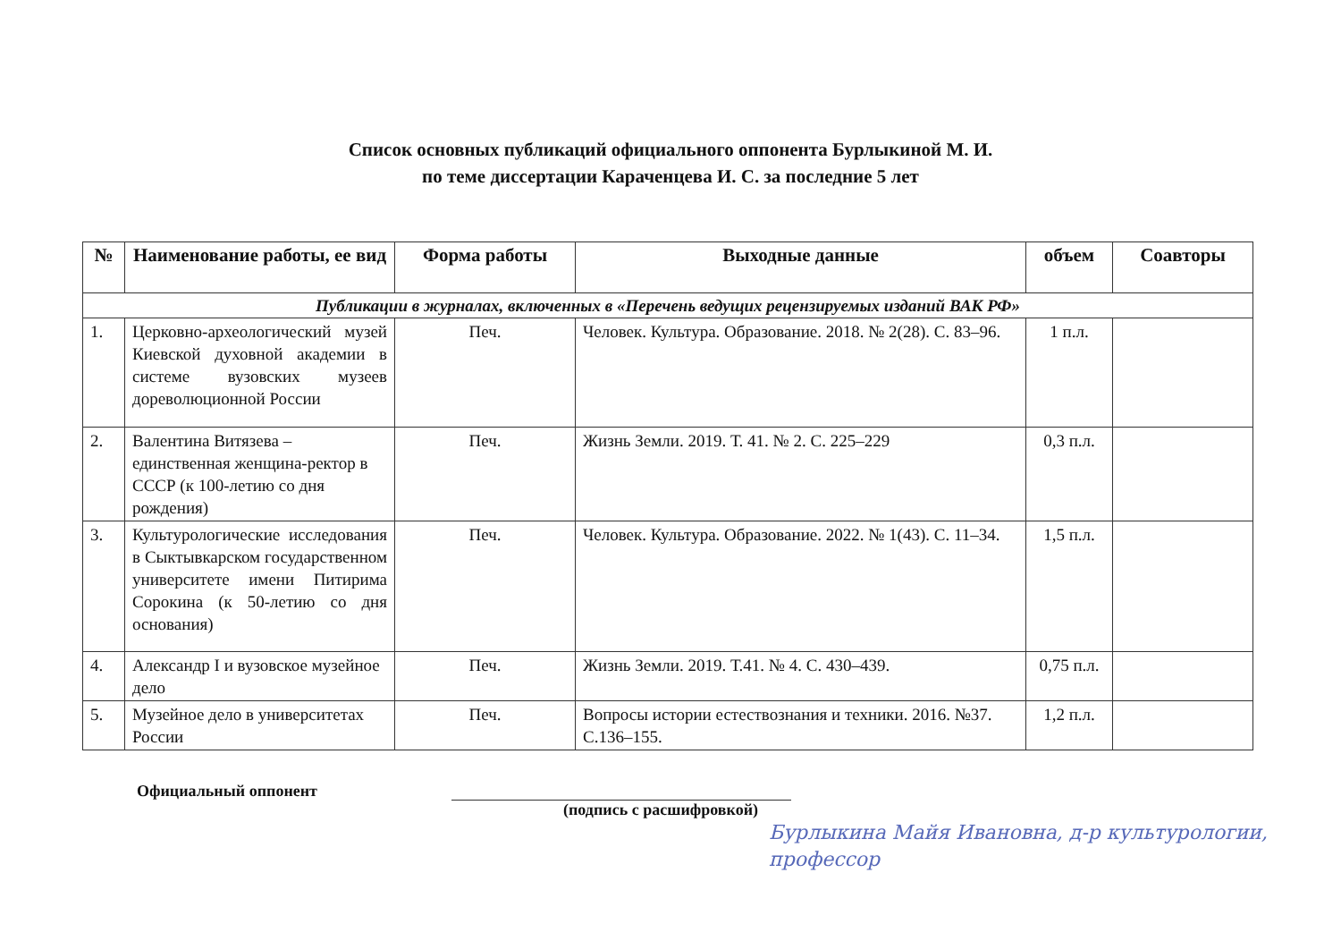Список основных публикаций официального оппонента Бурлыкиной М. И.
по теме диссертации Караченцева И. С. за последние 5 лет
| № | Наименование работы, ее вид | Форма работы | Выходные данные | объем | Соавторы |
| --- | --- | --- | --- | --- | --- |
| Публикации в журналах, включенных в «Перечень ведущих рецензируемых изданий ВАК РФ» | | | | | |
| 1. | Церковно-археологический музей Киевской духовной академии в системе вузовских музеев дореволюционной России | Печ. | Человек. Культура. Образование. 2018. № 2(28). С. 83–96. | 1 п.л. | |
| 2. | Валентина Витязева – единственная женщина-ректор в СССР (к 100-летию со дня рождения) | Печ. | Жизнь Земли. 2019. Т. 41. № 2. С. 225–229 | 0,3 п.л. | |
| 3. | Культурологические исследования в Сыктывкарском государственном университете имени Питирима Сорокина (к 50-летию со дня основания) | Печ. | Человек. Культура. Образование. 2022. № 1(43). С. 11–34. | 1,5 п.л. | |
| 4. | Александр I и вузовское музейное дело | Печ. | Жизнь Земли. 2019. Т.41. № 4. С. 430–439. | 0,75 п.л. | |
| 5. | Музейное дело в университетах России | Печ. | Вопросы истории естествознания и техники. 2016. №37. С.136–155. | 1,2 п.л. | |
Официальный оппонент
(подпись с расшифровкой)
Бурлыкина Майя Ивановна, д-р культурологии, профессор